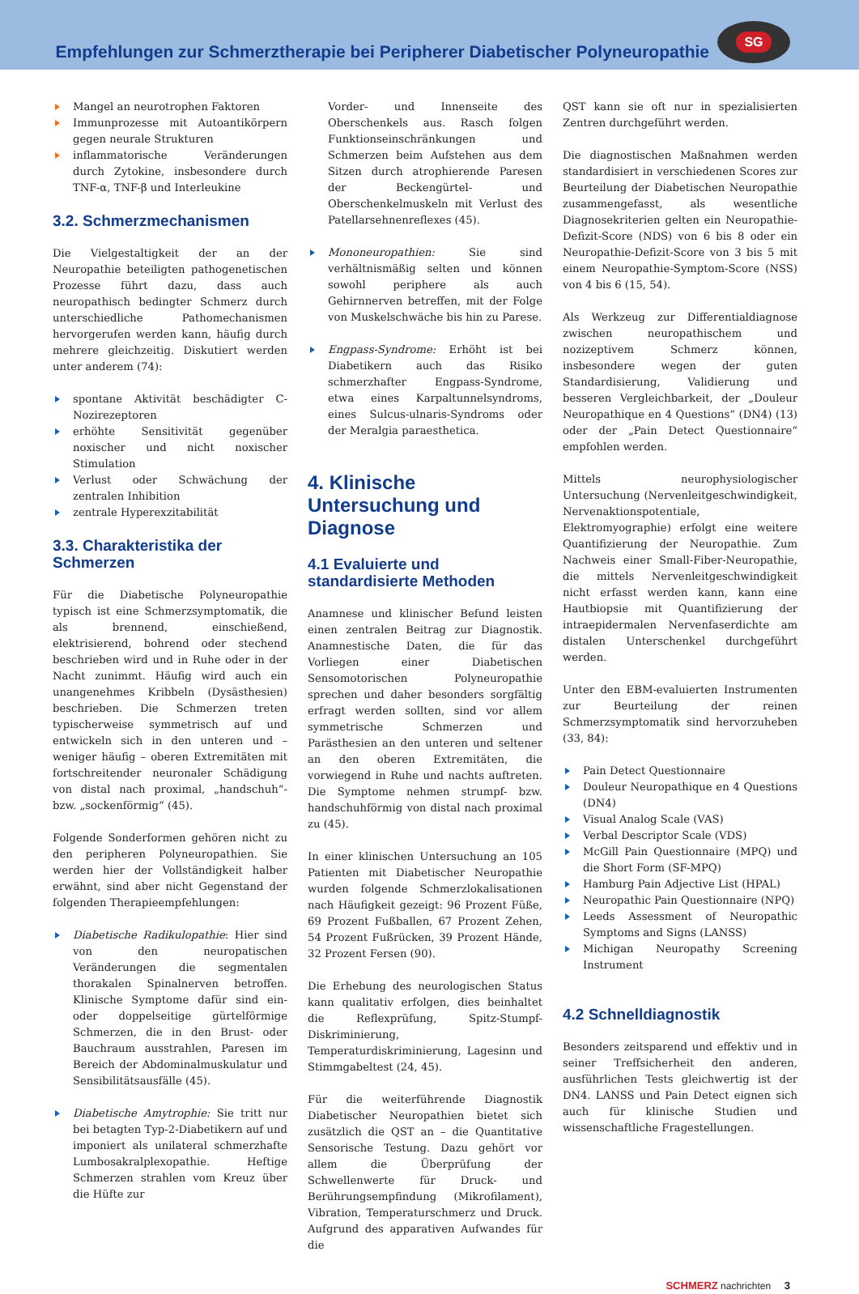Empfehlungen zur Schmerztherapie bei Peripherer Diabetischer Polyneuropathie
SG
Mangel an neurotrophen Faktoren
Immunprozesse mit Autoantikörpern gegen neurale Strukturen
inflammatorische Veränderungen durch Zytokine, insbesondere durch TNF-α, TNF-β und Interleukine
3.2. Schmerzmechanismen
Die Vielgestaltigkeit der an der Neuropathie beteiligten pathogenetischen Prozesse führt dazu, dass auch neuropathisch bedingter Schmerz durch unterschiedliche Pathomechanismen hervorgerufen werden kann, häufig durch mehrere gleichzeitig. Diskutiert werden unter anderem (74):
spontane Aktivität beschädigter C-Nozirezeptoren
erhöhte Sensitivität gegenüber noxischer und nicht noxischer Stimulation
Verlust oder Schwächung der zentralen Inhibition
zentrale Hyperexzitabilität
3.3. Charakteristika der Schmerzen
Für die Diabetische Polyneuropathie typisch ist eine Schmerzsymptomatik, die als brennend, einschießend, elektrisierend, bohrend oder stechend beschrieben wird und in Ruhe oder in der Nacht zunimmt. Häufig wird auch ein unangenehmes Kribbeln (Dysästhesien) beschrieben. Die Schmerzen treten typischerweise symmetrisch auf und entwickeln sich in den unteren und – weniger häufig – oberen Extremitäten mit fortschreitender neuronaler Schädigung von distal nach proximal, „handschuh“- bzw. „sockenförmig“ (45).
Folgende Sonderformen gehören nicht zu den peripheren Polyneuropathien. Sie werden hier der Vollständigkeit halber erwähnt, sind aber nicht Gegenstand der folgenden Therapieempfehlungen:
Diabetische Radikulopathie: Hier sind von den neuropatischen Veränderungen die segmentalen thorakalen Spinalnerven betroffen. Klinische Symptome dafür sind ein- oder doppelseitige gürtelförmige Schmerzen, die in den Brust- oder Bauchraum ausstrahlen, Paresen im Bereich der Abdominalmuskulatur und Sensibilitätsausfälle (45).
Diabetische Amytrophie: Sie tritt nur bei betagten Typ-2-Diabetikern auf und imponiert als unilateral schmerzhafte Lumbosakralplexopathie. Heftige Schmerzen strahlen vom Kreuz über die Hüfte zur
Vorder- und Innenseite des Oberschenkels aus. Rasch folgen Funktionseinschränkungen und Schmerzen beim Aufstehen aus dem Sitzen durch atrophierende Paresen der Beckengürtel- und Oberschenkelmuskeln mit Verlust des Patellarsehnenreflexes (45).
Mononeuropathien: Sie sind verhältnismäßig selten und können sowohl periphere als auch Gehirnnerven betreffen, mit der Folge von Muskelschwäche bis hin zu Parese.
Engpass-Syndrome: Erhöht ist bei Diabetikern auch das Risiko schmerzhafter Engpass-Syndrome, etwa eines Karpaltunnelsyndroms, eines Sulcus-ulnaris-Syndroms oder der Meralgia paraesthetica.
4. Klinische Untersuchung und Diagnose
4.1 Evaluierte und standardisierte Methoden
Anamnese und klinischer Befund leisten einen zentralen Beitrag zur Diagnostik. Anamnestische Daten, die für das Vorliegen einer Diabetischen Sensomotorischen Polyneuropathie sprechen und daher besonders sorgfältig erfragt werden sollten, sind vor allem symmetrische Schmerzen und Parästhesien an den unteren und seltener an den oberen Extremitäten, die vorwiegend in Ruhe und nachts auftreten. Die Symptome nehmen strumpf- bzw. handschuhförmig von distal nach proximal zu (45).
In einer klinischen Untersuchung an 105 Patienten mit Diabetischer Neuropathie wurden folgende Schmerzlokalisationen nach Häufigkeit gezeigt: 96 Prozent Füße, 69 Prozent Fußballen, 67 Prozent Zehen, 54 Prozent Fußrücken, 39 Prozent Hände, 32 Prozent Fersen (90).
Die Erhebung des neurologischen Status kann qualitativ erfolgen, dies beinhaltet die Reflexprüfung, Spitz-Stumpf-Diskriminierung, Temperaturdiskriminierung, Lagesinn und Stimmgabeltest (24, 45).
Für die weiterführende Diagnostik Diabetischer Neuropathien bietet sich zusätzlich die QST an – die Quantitative Sensorische Testung. Dazu gehört vor allem die Überprüfung der Schwellenwerte für Druck- und Berührungsempfindung (Mikrofilament), Vibration, Temperaturschmerz und Druck. Aufgrund des apparativen Aufwandes für die
QST kann sie oft nur in spezialisierten Zentren durchgeführt werden.
Die diagnostischen Maßnahmen werden standardisiert in verschiedenen Scores zur Beurteilung der Diabetischen Neuropathie zusammengefasst, als wesentliche Diagnosekriterien gelten ein Neuropathie-Defizit-Score (NDS) von 6 bis 8 oder ein Neuropathie-Defizit-Score von 3 bis 5 mit einem Neuropathie-Symptom-Score (NSS) von 4 bis 6 (15, 54).
Als Werkzeug zur Differentialdiagnose zwischen neuropathischem und nozizeptivem Schmerz können, insbesondere wegen der guten Standardisierung, Validierung und besseren Vergleichbarkeit, der „Douleur Neuropathique en 4 Questions“ (DN4) (13) oder der „Pain Detect Questionnaire“ empfohlen werden.
Mittels neurophysiologischer Untersuchung (Nervenleitgeschwindigkeit, Nervenaktionspotentiale, Elektromyographie) erfolgt eine weitere Quantifizierung der Neuropathie. Zum Nachweis einer Small-Fiber-Neuropathie, die mittels Nervenleitgeschwindigkeit nicht erfasst werden kann, kann eine Hautbiopsie mit Quantifizierung der intraepidermalen Nervenfaserdichte am distalen Unterschenkel durchgeführt werden.
Unter den EBM-evaluierten Instrumenten zur Beurteilung der reinen Schmerzsymptomatik sind hervorzuheben (33, 84):
Pain Detect Questionnaire
Douleur Neuropathique en 4 Questions (DN4)
Visual Analog Scale (VAS)
Verbal Descriptor Scale (VDS)
McGill Pain Questionnaire (MPQ) und die Short Form (SF-MPQ)
Hamburg Pain Adjective List (HPAL)
Neuropathic Pain Questionnaire (NPQ)
Leeds Assessment of Neuropathic Symptoms and Signs (LANSS)
Michigan Neuropathy Screening Instrument
4.2 Schnelldiagnostik
Besonders zeitsparend und effektiv und in seiner Treffsicherheit den anderen, ausführlichen Tests gleichwertig ist der DN4. LANSS und Pain Detect eignen sich auch für klinische Studien und wissenschaftliche Fragestellungen.
SCHMERZ nachrichten 3